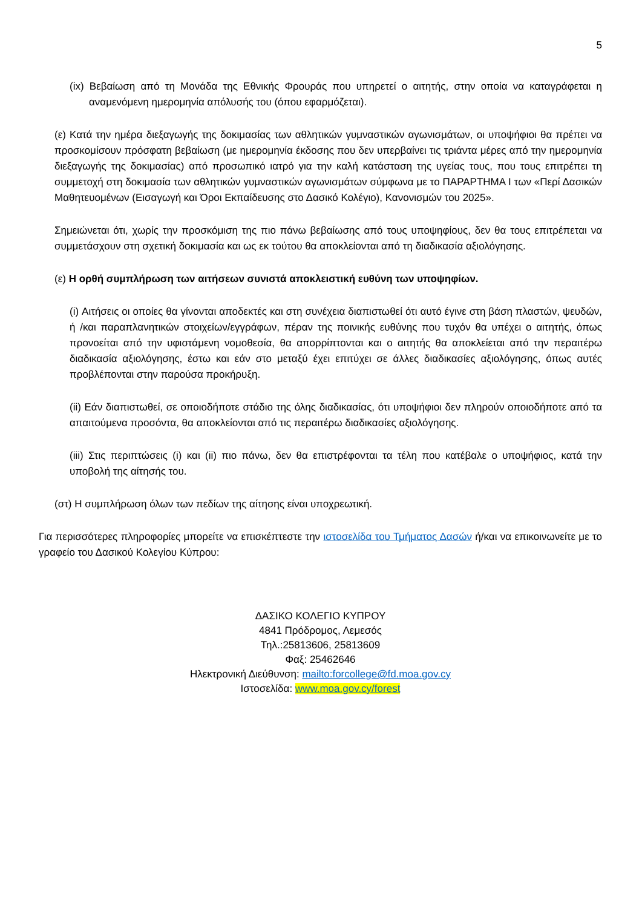5
(ix) Βεβαίωση από τη Μονάδα της Εθνικής Φρουράς που υπηρετεί ο αιτητής, στην οποία να καταγράφεται η αναμενόμενη ημερομηνία απόλυσής του (όπου εφαρμόζεται).
(ε) Κατά την ημέρα διεξαγωγής της δοκιμασίας των αθλητικών γυμναστικών αγωνισμάτων, οι υποψήφιοι θα πρέπει να προσκομίσουν πρόσφατη βεβαίωση (με ημερομηνία έκδοσης που δεν υπερβαίνει τις τριάντα μέρες από την ημερομηνία διεξαγωγής της δοκιμασίας) από προσωπικό ιατρό για την καλή κατάσταση της υγείας τους, που τους επιτρέπει τη συμμετοχή στη δοκιμασία των αθλητικών γυμναστικών αγωνισμάτων σύμφωνα με το ΠΑΡΑΡΤΗΜΑ Ι των «Περί Δασικών Μαθητευομένων (Εισαγωγή και Όροι Εκπαίδευσης στο Δασικό Κολέγιο), Κανονισμών του 2025».
Σημειώνεται ότι, χωρίς την προσκόμιση της πιο πάνω βεβαίωσης από τους υποψηφίους, δεν θα τους επιτρέπεται να συμμετάσχουν στη σχετική δοκιμασία και ως εκ τούτου θα αποκλείονται από τη διαδικασία αξιολόγησης.
(ε) Η ορθή συμπλήρωση των αιτήσεων συνιστά αποκλειστική ευθύνη των υποψηφίων.
(i) Αιτήσεις οι οποίες θα γίνονται αποδεκτές και στη συνέχεια διαπιστωθεί ότι αυτό έγινε στη βάση πλαστών, ψευδών, ή /και παραπλανητικών στοιχείων/εγγράφων, πέραν της ποινικής ευθύνης που τυχόν θα υπέχει ο αιτητής, όπως προνοείται από την υφιστάμενη νομοθεσία, θα απορρίπτονται και ο αιτητής θα αποκλείεται από την περαιτέρω διαδικασία αξιολόγησης, έστω και εάν στο μεταξύ έχει επιτύχει σε άλλες διαδικασίες αξιολόγησης, όπως αυτές προβλέπονται στην παρούσα προκήρυξη.
(ii) Εάν διαπιστωθεί, σε οποιοδήποτε στάδιο της όλης διαδικασίας, ότι υποψήφιοι δεν πληρούν οποιοδήποτε από τα απαιτούμενα προσόντα, θα αποκλείονται από τις περαιτέρω διαδικασίες αξιολόγησης.
(iii) Στις περιπτώσεις (i) και (ii) πιο πάνω, δεν θα επιστρέφονται τα τέλη που κατέβαλε ο υποψήφιος, κατά την υποβολή της αίτησής του.
(στ) Η συμπλήρωση όλων των πεδίων της αίτησης είναι υποχρεωτική.
Για περισσότερες πληροφορίες μπορείτε να επισκέπτεστε την ιστοσελίδα του Τμήματος Δασών ή/και να επικοινωνείτε με το γραφείο του Δασικού Κολεγίου Κύπρου:
ΔΑΣΙΚΟ ΚΟΛΕΓΙΟ ΚΥΠΡΟΥ
4841 Πρόδρομος, Λεμεσός
Τηλ.:25813606, 25813609
Φαξ: 25462646
Ηλεκτρονική Διεύθυνση: mailto:forcollege@fd.moa.gov.cy
Ιστοσελίδα: www.moa.gov.cy/forest